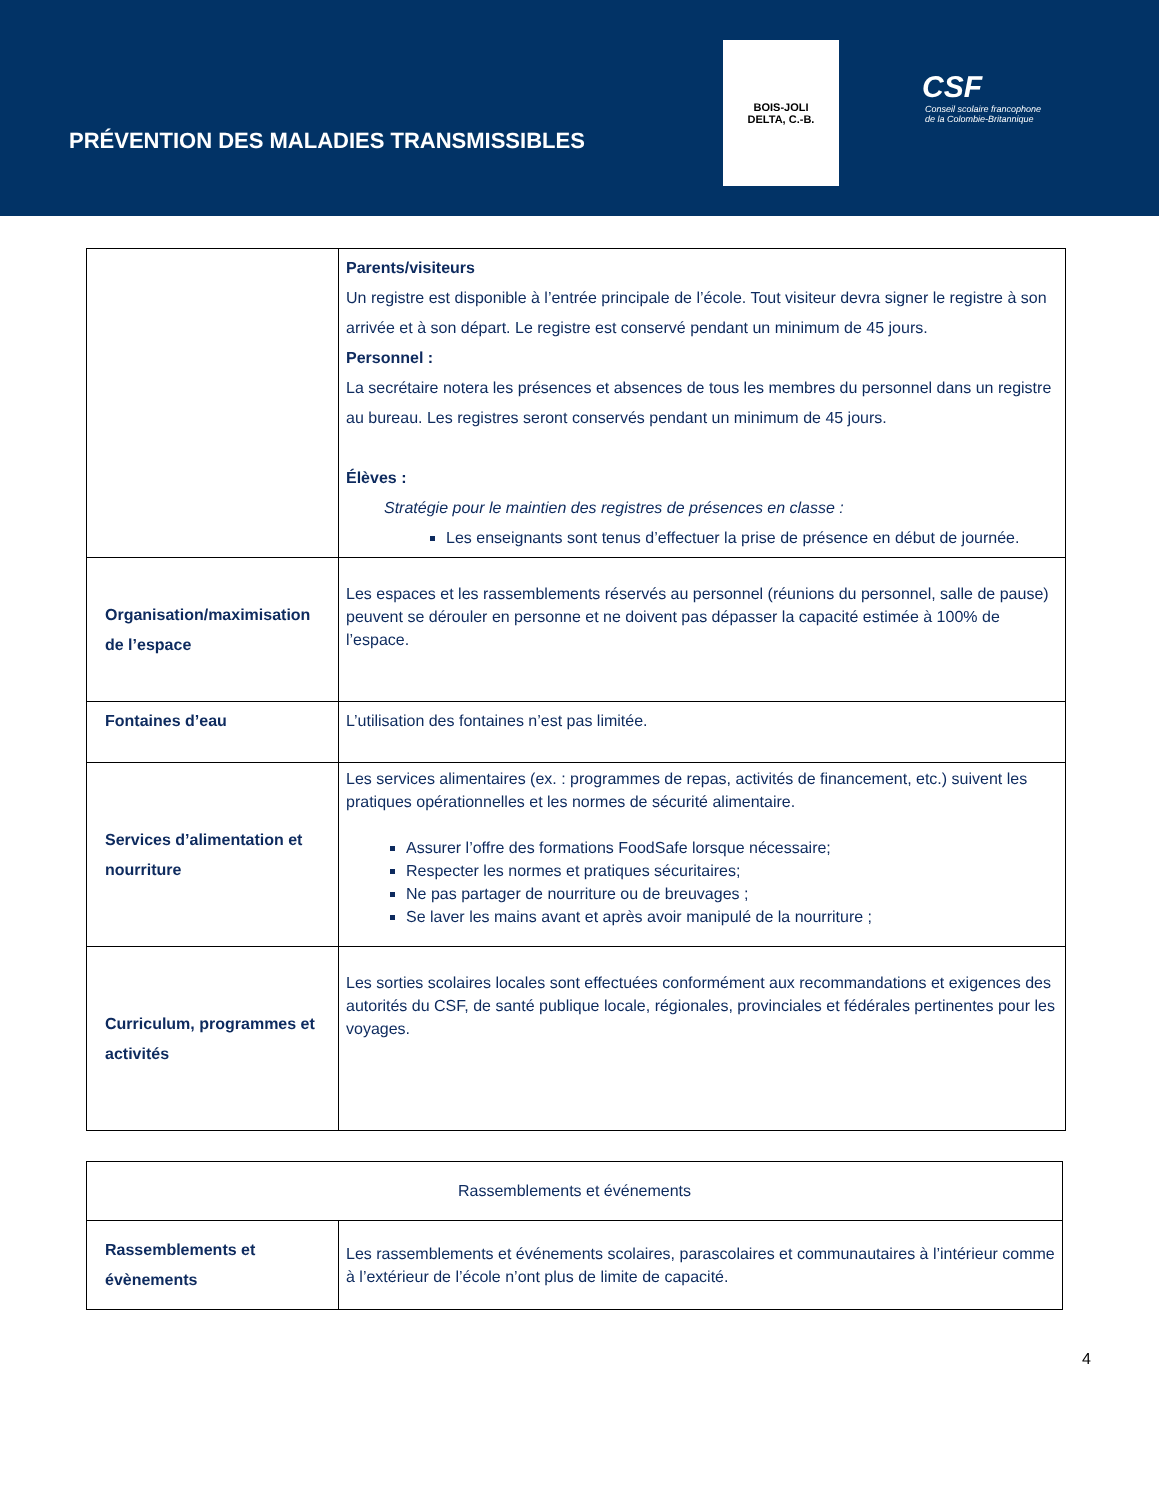PRÉVENTION DES MALADIES TRANSMISSIBLES
BOIS-JOLI
DELTA, C.-B.
CSF
Conseil scolaire francophone
de la Colombie-Britannique
| | Parents/visiteurs Un registre est disponible à l’entrée principale de l’école. Tout visiteur devra signer le registre à son arrivée et à son départ. Le registre est conservé pendant un minimum de 45 jours. Personnel : La secrétaire notera les présences et absences de tous les membres du personnel dans un registre au bureau. Les registres seront conservés pendant un minimum de 45 jours. Élèves : Stratégie pour le maintien des registres de présences en classe : Les enseignants sont tenus d’effectuer la prise de présence en début de journée. |
| Organisation/maximisation de l’espace | Les espaces et les rassemblements réservés au personnel (réunions du personnel, salle de pause) peuvent se dérouler en personne et ne doivent pas dépasser la capacité estimée à 100% de l’espace. |
| Fontaines d’eau | L’utilisation des fontaines n’est pas limitée. |
| Services d’alimentation et nourriture | Les services alimentaires (ex. : programmes de repas, activités de financement, etc.) suivent les pratiques opérationnelles et les normes de sécurité alimentaire. Assurer l’offre des formations FoodSafe lorsque nécessaire; Respecter les normes et pratiques sécuritaires; Ne pas partager de nourriture ou de breuvages ; Se laver les mains avant et après avoir manipulé de la nourriture ; |
| Curriculum, programmes et activités | Les sorties scolaires locales sont effectuées conformément aux recommandations et exigences des autorités du CSF, de santé publique locale, régionales, provinciales et fédérales pertinentes pour les voyages. |
| Rassemblements et événements | |
| Rassemblements et évènements | Les rassemblements et événements scolaires, parascolaires et communautaires à l’intérieur comme à l’extérieur de l’école n’ont plus de limite de capacité. |
4